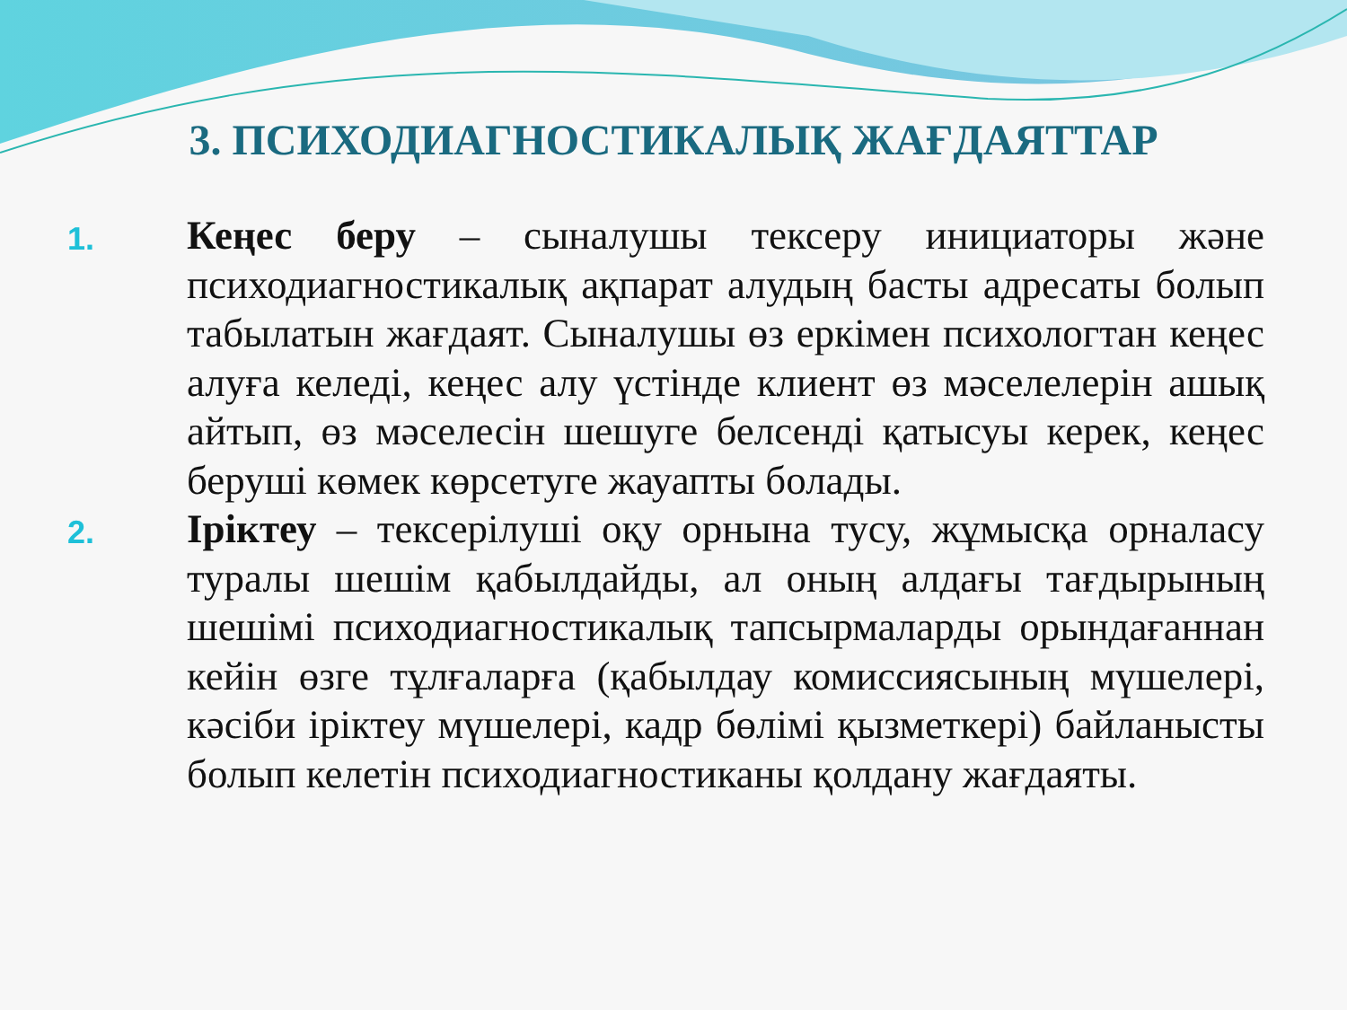3. ПСИХОДИАГНОСТИКАЛЫҚ ЖАҒДАЯТТАР
1.
Кеңес беру – сыналушы тексеру инициаторы және психодиагностикалық ақпарат алудың басты адресаты болып табылатын жағдаят. Сыналушы өз еркімен психологтан кеңес алуға келеді, кеңес алу үстінде клиент өз мәселелерін ашық айтып, өз мәселесін шешуге белсенді қатысуы керек, кеңес беруші көмек көрсетуге жауапты болады.
2.
Іріктеу – тексерілуші оқу орнына тусу, жұмысқа орналасу туралы шешім қабылдайды, ал оның алдағы тағдырының шешімі психодиагностикалық тапсырмаларды орындағаннан кейін өзге тұлғаларға (қабылдау комиссиясының мүшелері, кәсіби іріктеу мүшелері, кадр бөлімі қызметкері) байланысты болып келетін психодиагностиканы қолдану жағдаяты.